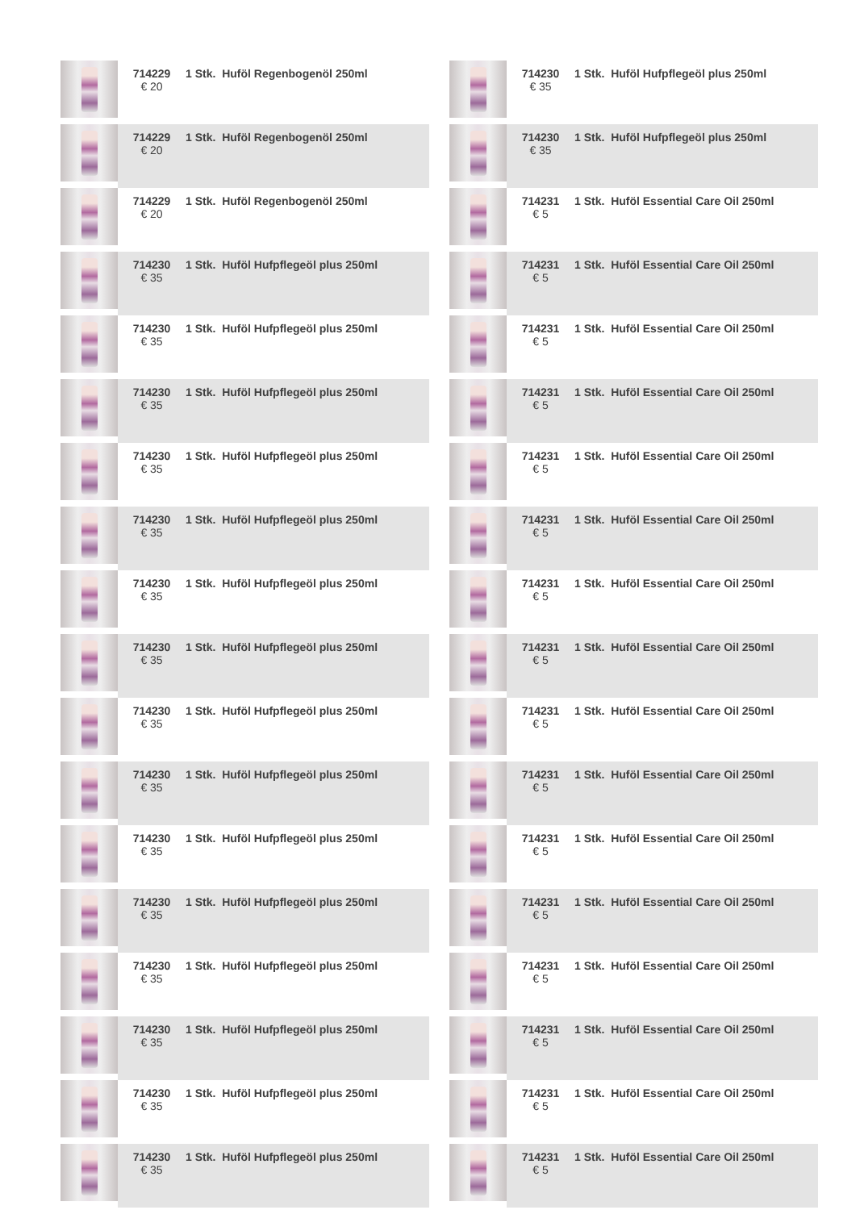| | 714229 € 20 | 1 Stk. Huföl Regenbogenöl 250ml |
| | 714229 € 20 | 1 Stk. Huföl Regenbogenöl 250ml |
| | 714229 € 20 | 1 Stk. Huföl Regenbogenöl 250ml |
| | 714230 € 35 | 1 Stk. Huföl Hufpflegeöl plus 250ml |
| | 714230 € 35 | 1 Stk. Huföl Hufpflegeöl plus 250ml |
| | 714230 € 35 | 1 Stk. Huföl Hufpflegeöl plus 250ml |
| | 714230 € 35 | 1 Stk. Huföl Hufpflegeöl plus 250ml |
| | 714230 € 35 | 1 Stk. Huföl Hufpflegeöl plus 250ml |
| | 714230 € 35 | 1 Stk. Huföl Hufpflegeöl plus 250ml |
| | 714230 € 35 | 1 Stk. Huföl Hufpflegeöl plus 250ml |
| | 714230 € 35 | 1 Stk. Huföl Hufpflegeöl plus 250ml |
| | 714230 € 35 | 1 Stk. Huföl Hufpflegeöl plus 250ml |
| | 714230 € 35 | 1 Stk. Huföl Hufpflegeöl plus 250ml |
| | 714230 € 35 | 1 Stk. Huföl Hufpflegeöl plus 250ml |
| | 714230 € 35 | 1 Stk. Huföl Hufpflegeöl plus 250ml |
| | 714230 € 35 | 1 Stk. Huföl Hufpflegeöl plus 250ml |
| | 714230 € 35 | 1 Stk. Huföl Hufpflegeöl plus 250ml |
| | 714230 € 35 | 1 Stk. Huföl Hufpflegeöl plus 250ml |
| | 714230 € 35 | 1 Stk. Huföl Hufpflegeöl plus 250ml |
| | 714230 € 35 | 1 Stk. Huföl Hufpflegeöl plus 250ml |
| | 714231 € 5 | 1 Stk. Huföl Essential Care Oil 250ml |
| | 714231 € 5 | 1 Stk. Huföl Essential Care Oil 250ml |
| | 714231 € 5 | 1 Stk. Huföl Essential Care Oil 250ml |
| | 714231 € 5 | 1 Stk. Huföl Essential Care Oil 250ml |
| | 714231 € 5 | 1 Stk. Huföl Essential Care Oil 250ml |
| | 714231 € 5 | 1 Stk. Huföl Essential Care Oil 250ml |
| | 714231 € 5 | 1 Stk. Huföl Essential Care Oil 250ml |
| | 714231 € 5 | 1 Stk. Huföl Essential Care Oil 250ml |
| | 714231 € 5 | 1 Stk. Huföl Essential Care Oil 250ml |
| | 714231 € 5 | 1 Stk. Huföl Essential Care Oil 250ml |
| | 714231 € 5 | 1 Stk. Huföl Essential Care Oil 250ml |
| | 714231 € 5 | 1 Stk. Huföl Essential Care Oil 250ml |
| | 714231 € 5 | 1 Stk. Huföl Essential Care Oil 250ml |
| | 714231 € 5 | 1 Stk. Huföl Essential Care Oil 250ml |
| | 714231 € 5 | 1 Stk. Huföl Essential Care Oil 250ml |
| | 714231 € 5 | 1 Stk. Huföl Essential Care Oil 250ml |